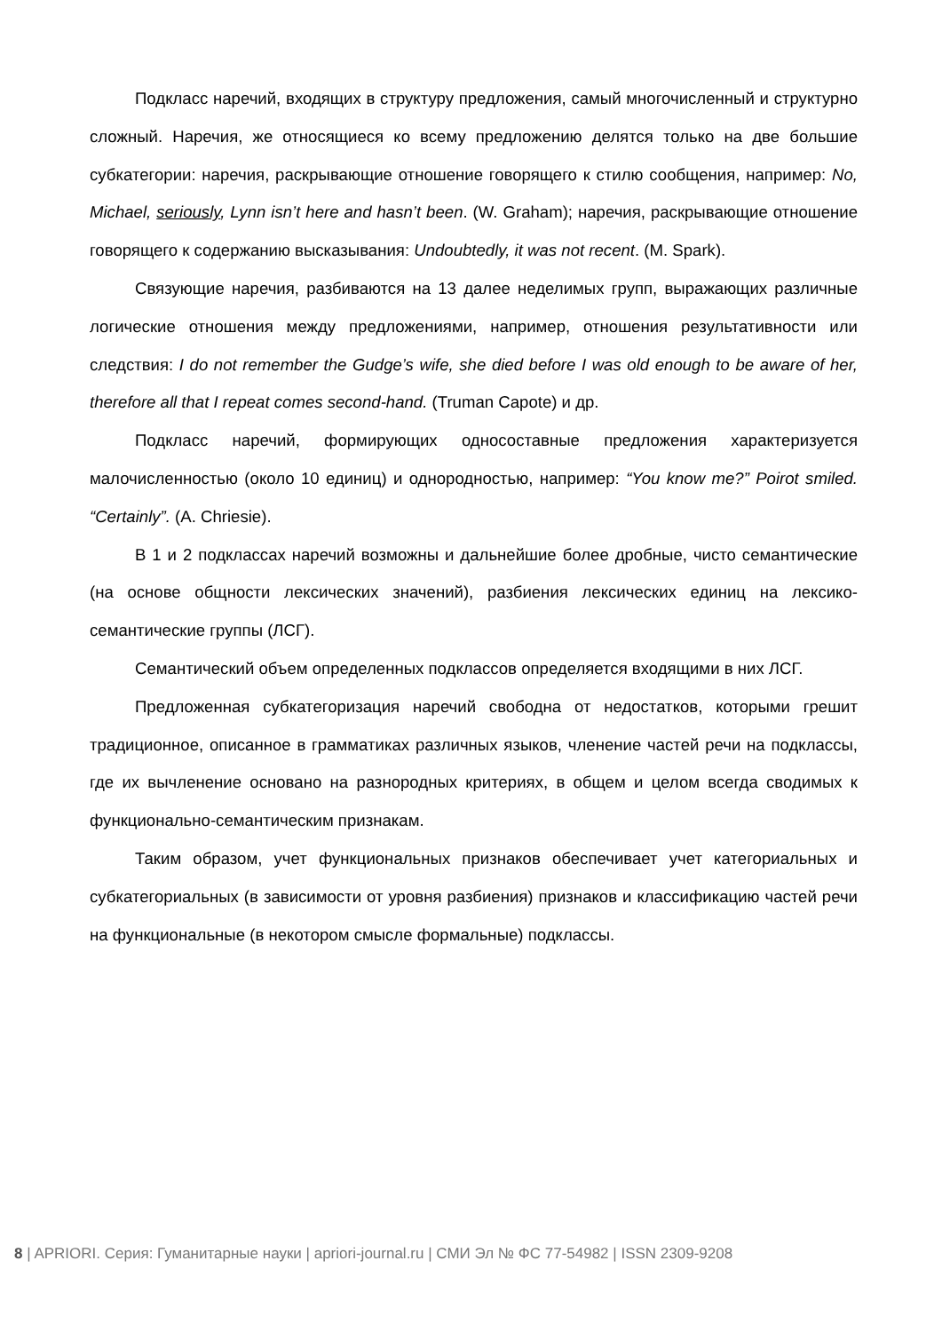Подкласс наречий, входящих в структуру предложения, самый многочисленный и структурно сложный. Наречия, же относящиеся ко всему предложению делятся только на две большие субкатегории: наречия, раскрывающие отношение говорящего к стилю сообщения, например: No, Michael, seriously, Lynn isn’t here and hasn’t been. (W. Graham); наречия, раскрывающие отношение говорящего к содержанию высказывания: Undoubtedly, it was not recent. (M. Spark).
Связующие наречия, разбиваются на 13 далее неделимых групп, выражающих различные логические отношения между предложениями, например, отношения результативности или следствия: I do not remember the Gudge’s wife, she died before I was old enough to be aware of her, therefore all that I repeat comes second-hand. (Truman Capote) и др.
Подкласс наречий, формирующих односоставные предложения характеризуется малочисленностью (около 10 единиц) и однородностью, например: “You know me?” Poirot smiled. “Certainly”. (A. Chriesie).
В 1 и 2 подклассах наречий возможны и дальнейшие более дробные, чисто семантические (на основе общности лексических значений), разбиения лексических единиц на лексико-семантические группы (ЛСГ).
Семантический объем определенных подклассов определяется входящими в них ЛСГ.
Предложенная субкатегоризация наречий свободна от недостатков, которыми грешит традиционное, описанное в грамматиках различных языков, членение частей речи на подклассы, где их вычленение основано на разнородных критериях, в общем и целом всегда сводимых к функционально-семантическим признакам.
Таким образом, учет функциональных признаков обеспечивает учет категориальных и субкатегориальных (в зависимости от уровня разбиения) признаков и классификацию частей речи на функциональные (в некотором смысле формальные) подклассы.
8 | APRIORI. Серия: Гуманитарные науки | apriori-journal.ru | СМИ Эл № ФС 77-54982 | ISSN 2309-9208